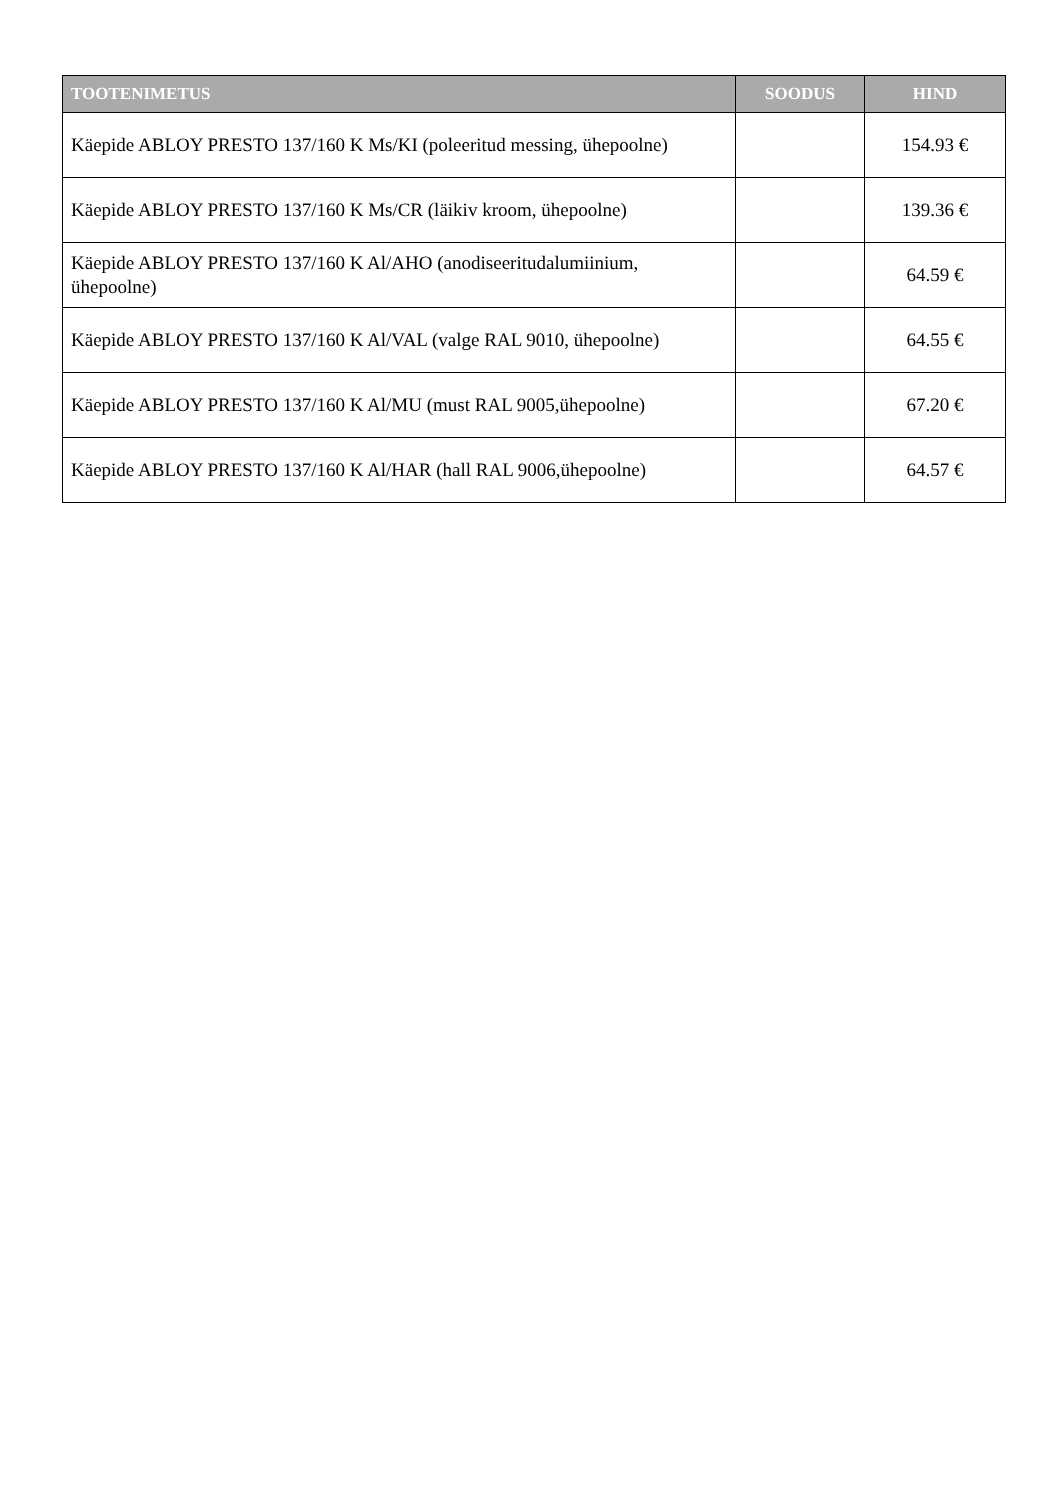| TOOTENIMETUS | SOODUS | HIND |
| --- | --- | --- |
| Käepide ABLOY PRESTO 137/160 K Ms/KI (poleeritud messing, ühepoolne) | | 154.93 € |
| Käepide ABLOY PRESTO 137/160 K Ms/CR (läikiv kroom, ühepoolne) | | 139.36 € |
| Käepide ABLOY PRESTO 137/160 K Al/AHO (anodiseeritudalumiinium, ühepoolne) | | 64.59 € |
| Käepide ABLOY PRESTO 137/160 K Al/VAL (valge RAL 9010, ühepoolne) | | 64.55 € |
| Käepide ABLOY PRESTO 137/160 K Al/MU (must RAL 9005,ühepoolne) | | 67.20 € |
| Käepide ABLOY PRESTO 137/160 K Al/HAR (hall RAL 9006,ühepoolne) | | 64.57 € |